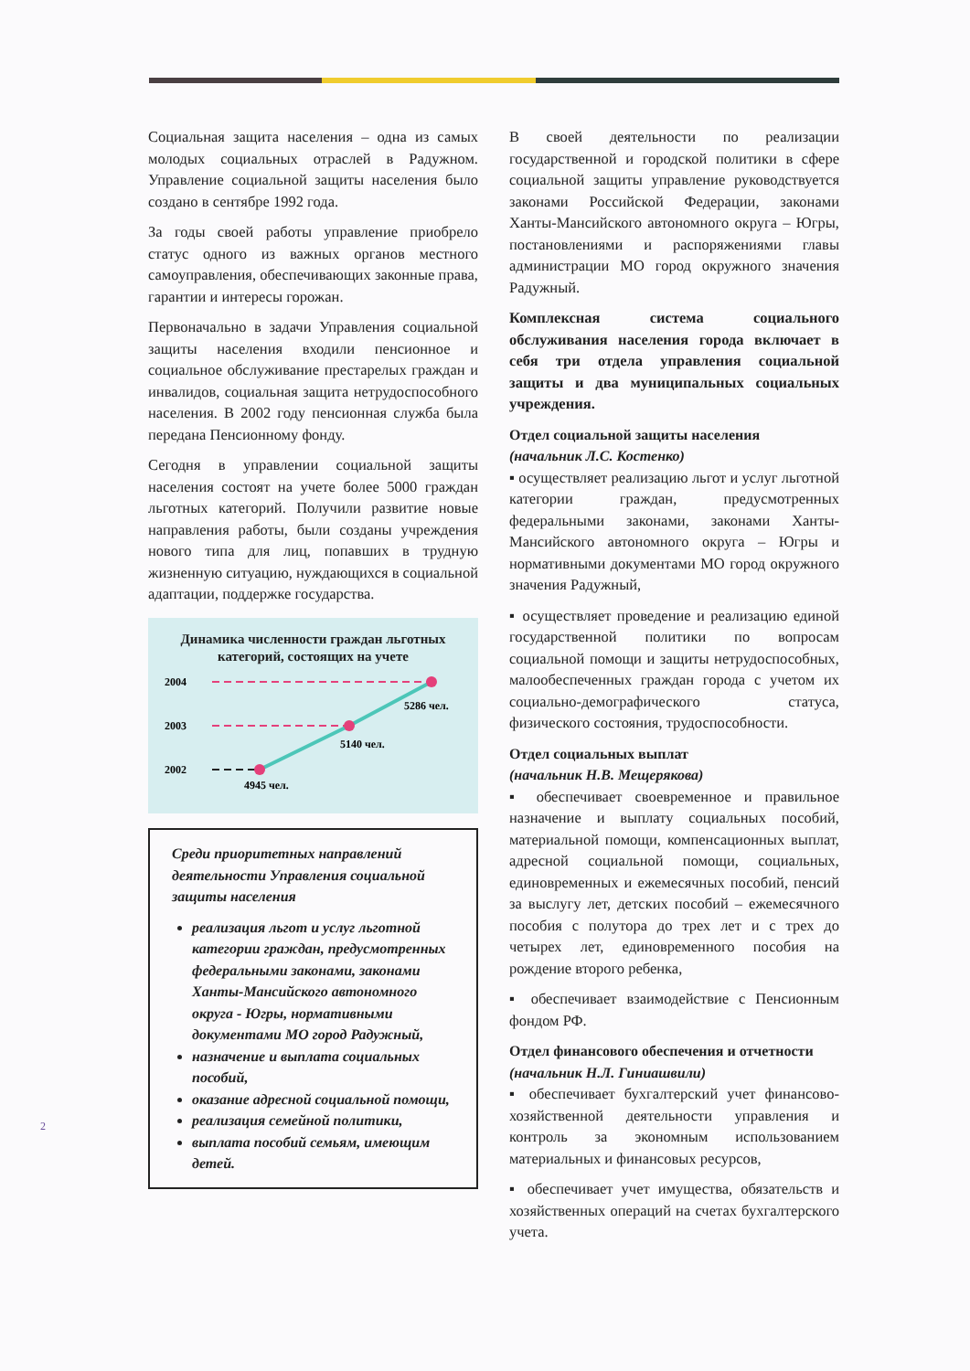Социальная защита населения – одна из самых молодых социальных отраслей в Радужном. Управление социальной защиты населения было создано в сентябре 1992 года.
За годы своей работы управление приобрело статус одного из важных органов местного самоуправления, обеспечивающих законные права, гарантии и интересы горожан.
Первоначально в задачи Управления социальной защиты населения входили пенсионное и социальное обслуживание престарелых граждан и инвалидов, социальная защита нетрудоспособного населения. В 2002 году пенсионная служба была передана Пенсионному фонду.
Сегодня в управлении социальной защиты населения состоят на учете более 5000 граждан льготных категорий. Получили развитие новые направления работы, были созданы учреждения нового типа для лиц, попавших в трудную жизненную ситуацию, нуждающихся в социальной адаптации, поддержке государства.
Динамика численности граждан льготных категорий, состоящих на учете
2004
2003
2002
5286 чел.
5140 чел.
4945 чел.
Среди приоритетных направлений деятельности Управления социальной защиты населения
реализация льгот и услуг льготной категории граждан, предусмотренных федеральными законами, законами Ханты-Мансийского автономного округа - Югры, нормативными документами МО город Радужный,
назначение и выплата социальных пособий,
оказание адресной социальной помощи,
реализация семейной политики,
выплата пособий семьям, имеющим детей.
В своей деятельности по реализации государственной и городской политики в сфере социальной защиты управление руководствуется законами Российской Федерации, законами Ханты-Мансийского автономного округа – Югры, постановлениями и распоряжениями главы администрации МО город окружного значения Радужный.
Комплексная система социального обслуживания населения города включает в себя три отдела управления социальной защиты и два муниципальных социальных учреждения.
Отдел социальной защиты населения
(начальник Л.С. Костенко)
▪ осуществляет реализацию льгот и услуг льготной категории граждан, предусмотренных федеральными законами, законами Ханты-Мансийского автономного округа – Югры и нормативными документами МО город окружного значения Радужный,
▪ осуществляет проведение и реализацию единой государственной политики по вопросам социальной помощи и защиты нетрудоспособных, малообеспеченных граждан города с учетом их социально-демографического статуса, физического состояния, трудоспособности.
Отдел социальных выплат
(начальник Н.В. Мещерякова)
▪ обеспечивает своевременное и правильное назначение и выплату социальных пособий, материальной помощи, компенсационных выплат, адресной социальной помощи, социальных, единовременных и ежемесячных пособий, пенсий за выслугу лет, детских пособий – ежемесячного пособия с полутора до трех лет и с трех до четырех лет, единовременного пособия на рождение второго ребенка,
▪ обеспечивает взаимодействие с Пенсионным фондом РФ.
Отдел финансового обеспечения и отчетности (начальник Н.Л. Гиниашвили)
▪ обеспечивает бухгалтерский учет финансово-хозяйственной деятельности управления и контроль за экономным использованием материальных и финансовых ресурсов,
▪ обеспечивает учет имущества, обязательств и хозяйственных операций на счетах бухгалтерского учета.
2